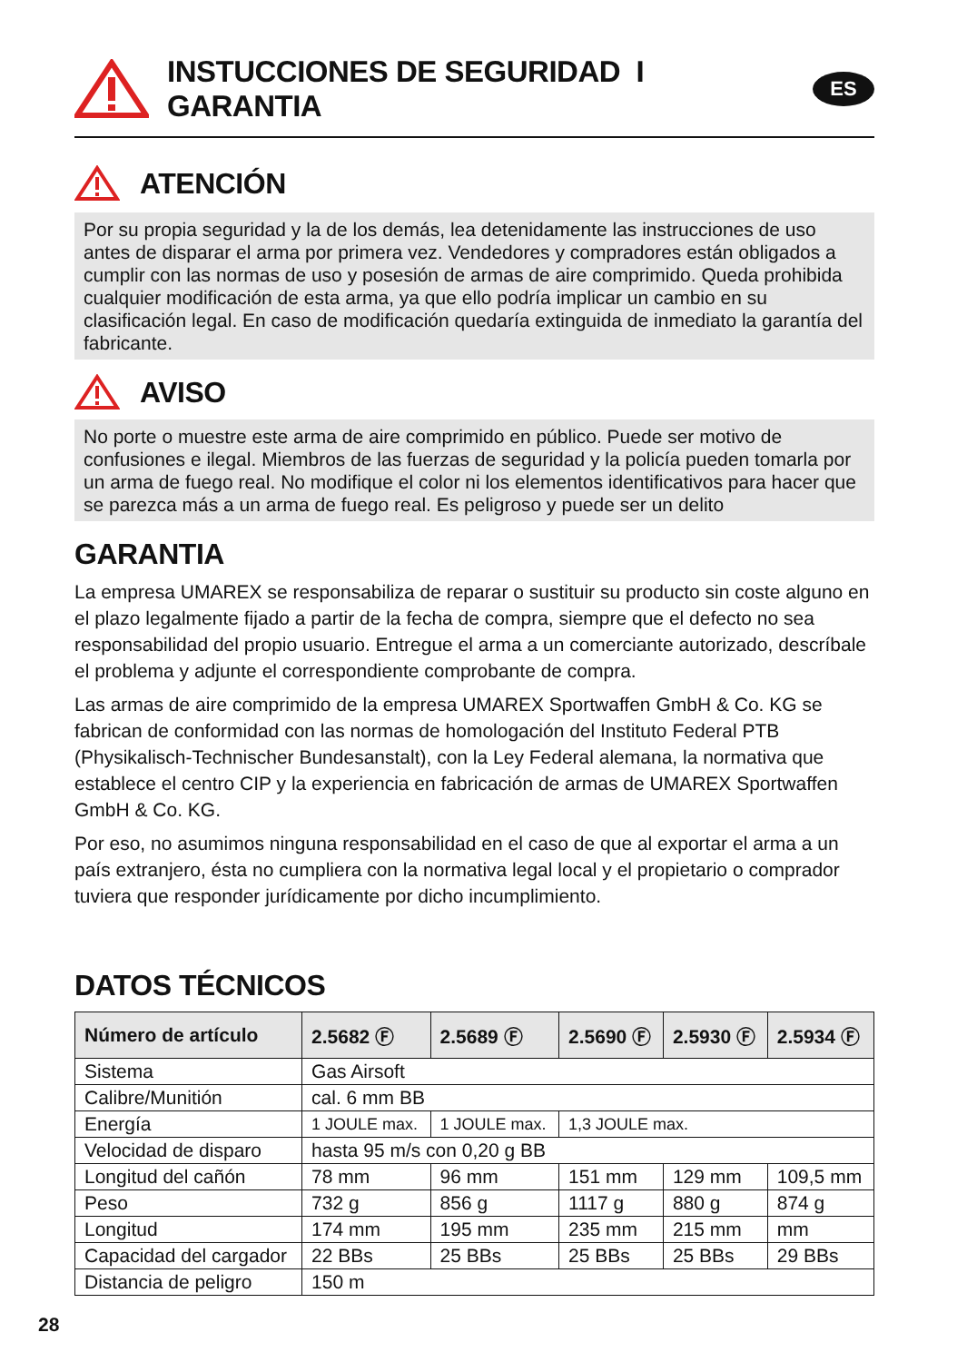INSTUCCIONES DE SEGURIDAD I GARANTIA
ES
ATENCIÓN
Por su propia seguridad y la de los demás, lea detenidamente las instrucciones de uso antes de disparar el arma por primera vez. Vendedores y compradores están obligados a cumplir con las normas de uso y posesión de armas de aire comprimido. Queda prohibida cualquier modificación de esta arma, ya que ello podría implicar un cambio en su clasificación legal. En caso de modificación quedaría extinguida de inmediato la garantía del fabricante.
AVISO
No porte o muestre este arma de aire comprimido en público. Puede ser motivo de confusiones e ilegal. Miembros de las fuerzas de seguridad y la policía pueden tomarla por un arma de fuego real. No modifique el color ni los elementos identificativos para hacer que se parezca más a un arma de fuego real. Es peligroso y puede ser un delito
GARANTIA
La empresa UMAREX se responsabiliza de reparar o sustituir su producto sin coste alguno en el plazo legalmente fijado a partir de la fecha de compra, siempre que el defecto no sea responsabilidad del propio usuario. Entregue el arma a un comerciante autorizado, descríbale el problema y adjunte el correspondiente comprobante de compra.
Las armas de aire comprimido de la empresa UMAREX Sportwaffen GmbH & Co. KG se fabrican de conformidad con las normas de homologación del Instituto Federal PTB (Physikalisch-Technischer Bundesanstalt), con la Ley Federal alemana, la normativa que establece el centro CIP y la experiencia en fabricación de armas de UMAREX Sportwaffen GmbH & Co. KG.
Por eso, no asumimos ninguna responsabilidad en el caso de que al exportar el arma a un país extranjero, ésta no cumpliera con la normativa legal local y el propietario o comprador tuviera que responder jurídicamente por dicho incumplimiento.
DATOS TÉCNICOS
| Número de artículo | 2.5682 Ⓕ | 2.5689 Ⓕ | 2.5690 Ⓕ | 2.5930 Ⓕ | 2.5934 Ⓕ |
| --- | --- | --- | --- | --- | --- |
| Sistema | Gas Airsoft | | | | |
| Calibre/Munitión | cal. 6 mm BB | | | | |
| Energía | 1 JOULE max. | 1 JOULE max. | 1,3 JOULE max. | | |
| Velocidad de disparo | hasta 95 m/s con 0,20 g BB | | | | |
| Longitud del cañón | 78 mm | 96 mm | 151 mm | 129 mm | 109,5 mm |
| Peso | 732 g | 856 g | 1117 g | 880 g | 874 g |
| Longitud | 174 mm | 195 mm | 235 mm | 215 mm | mm |
| Capacidad del cargador | 22 BBs | 25 BBs | 25 BBs | 25 BBs | 29 BBs |
| Distancia de peligro | 150 m | | | | |
28